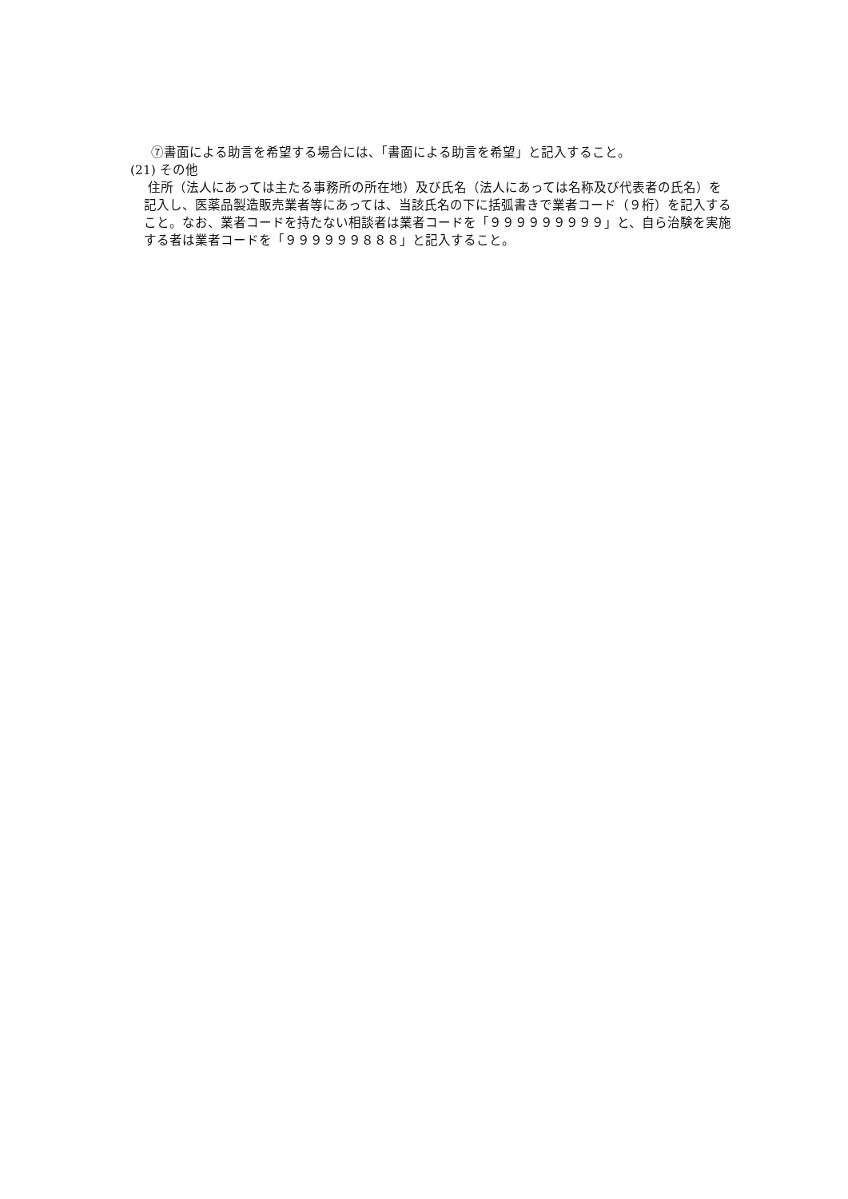⑦書面による助言を希望する場合には、「書面による助言を希望」と記入すること。
(21) その他
住所（法人にあっては主たる事務所の所在地）及び氏名（法人にあっては名称及び代表者の氏名）を記入し、医薬品製造販売業者等にあっては、当該氏名の下に括弧書きで業者コード（９桁）を記入すること。なお、業者コードを持たない相談者は業者コードを「９９９９９９９９９」と、自ら治験を実施する者は業者コードを「９９９９９９８８８」と記入すること。